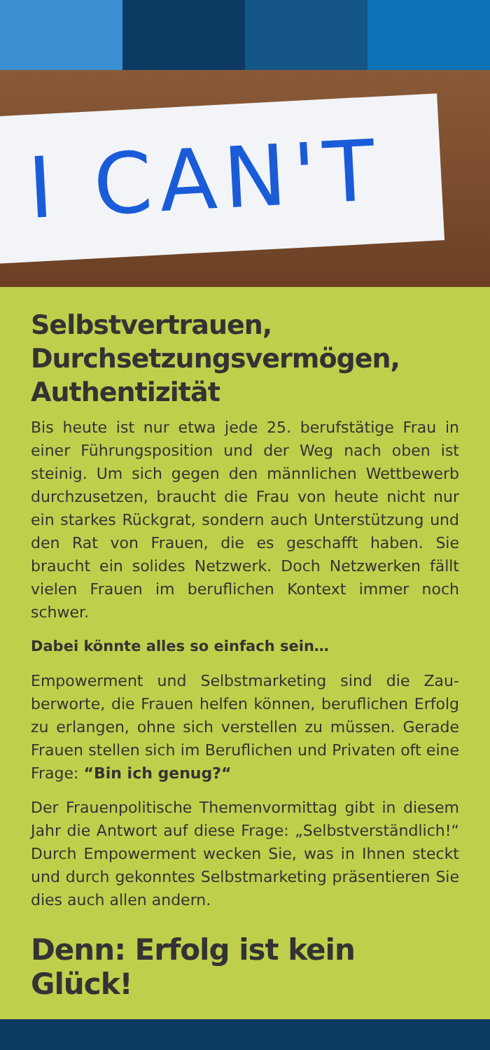I CAN'T
Selbstvertrauen, Durchsetzungsvermögen, Authentizität
Bis heute ist nur etwa jede 25. berufstätige Frau in einer Führungsposition und der Weg nach oben ist steinig. Um sich gegen den männlichen Wett­bewerb durchzusetzen, braucht die Frau von heute nicht nur ein starkes Rückgrat, sondern auch Un­terstützung und den Rat von Frauen, die es ge­schafft haben. Sie braucht ein solides Netzwerk. Doch Netzwerken fällt vielen Frauen im berufli­chen Kontext immer noch schwer.
Dabei könnte alles so einfach sein…
Empowerment und Selbstmarketing sind die Zau­berworte, die Frauen helfen können, beruflichen Erfolg zu erlangen, ohne sich verstellen zu müssen. Gerade Frauen stellen sich im Beruflichen und Pri­vaten oft eine Frage: “Bin ich genug?“
Der Frauenpolitische Themenvormittag gibt in die­sem Jahr die Antwort auf diese Frage: „Selbstver­ständlich!“ Durch Empowerment wecken Sie, was in Ihnen steckt und durch gekonntes Selbstmarke­ting präsentieren Sie dies auch allen andern.
Denn: Erfolg ist kein Glück!